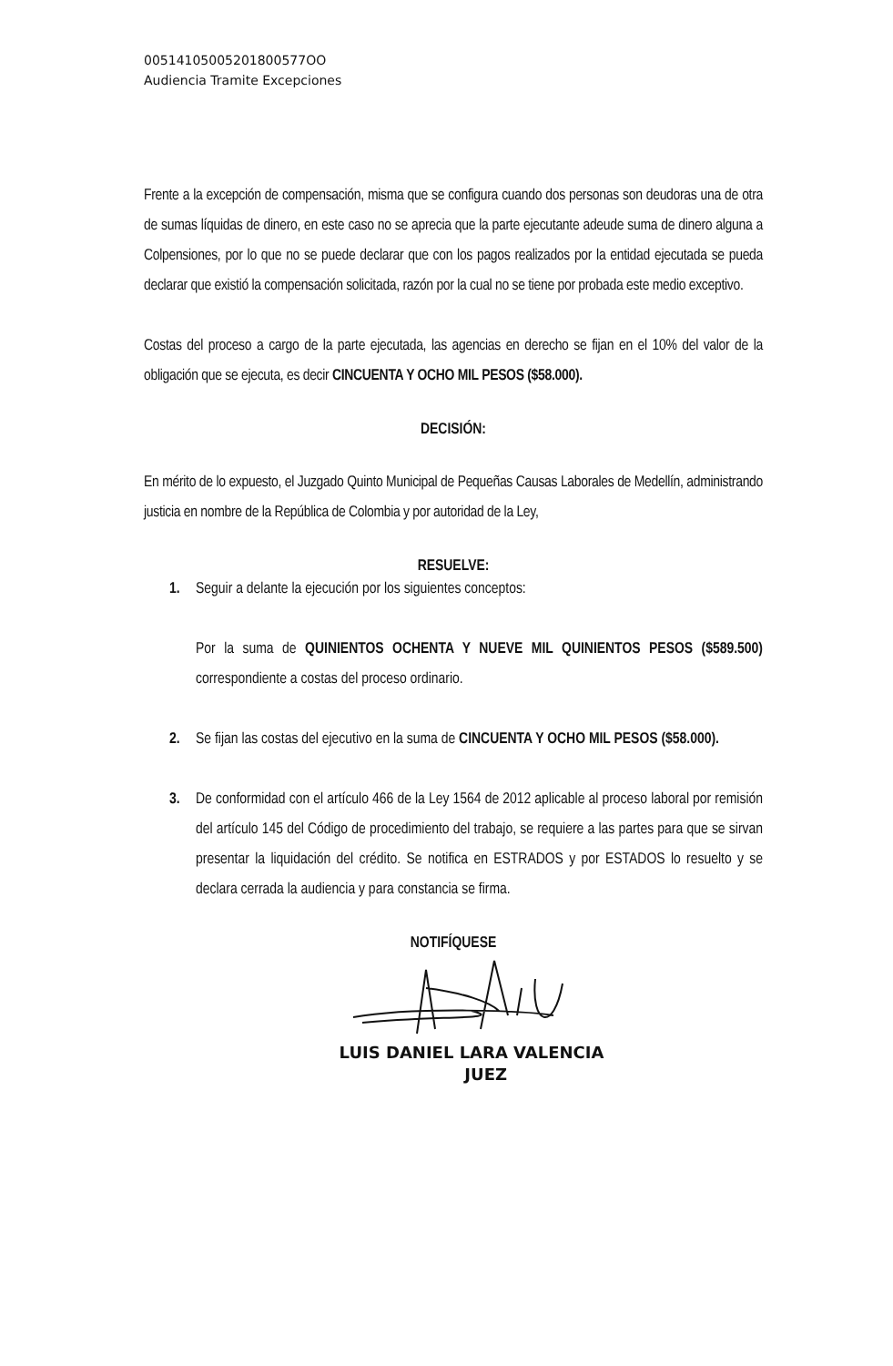00514105005201800577OO
Audiencia Tramite Excepciones
Frente a la excepción de compensación, misma que se configura cuando dos personas son deudoras una de otra de sumas líquidas de dinero, en este caso no se aprecia que la parte ejecutante adeude suma de dinero alguna a Colpensiones, por lo que no se puede declarar que con los pagos realizados por la entidad ejecutada se pueda declarar que existió la compensación solicitada, razón por la cual no se tiene por probada este medio exceptivo.
Costas del proceso a cargo de la parte ejecutada, las agencias en derecho se fijan en el 10% del valor de la obligación que se ejecuta, es decir CINCUENTA Y OCHO MIL PESOS ($58.000).
DECISIÓN:
En mérito de lo expuesto, el Juzgado Quinto Municipal de Pequeñas Causas Laborales de Medellín, administrando justicia en nombre de la República de Colombia y por autoridad de la Ley,
RESUELVE:
1. Seguir a delante la ejecución por los siguientes conceptos:
Por la suma de QUINIENTOS OCHENTA Y NUEVE MIL QUINIENTOS PESOS ($589.500) correspondiente a costas del proceso ordinario.
2. Se fijan las costas del ejecutivo en la suma de CINCUENTA Y OCHO MIL PESOS ($58.000).
3. De conformidad con el artículo 466 de la Ley 1564 de 2012 aplicable al proceso laboral por remisión del artículo 145 del Código de procedimiento del trabajo, se requiere a las partes para que se sirvan presentar la liquidación del crédito. Se notifica en ESTRADOS y por ESTADOS lo resuelto y se declara cerrada la audiencia y para constancia se firma.
NOTIFÍQUESE
LUIS DANIEL LARA VALENCIA
JUEZ